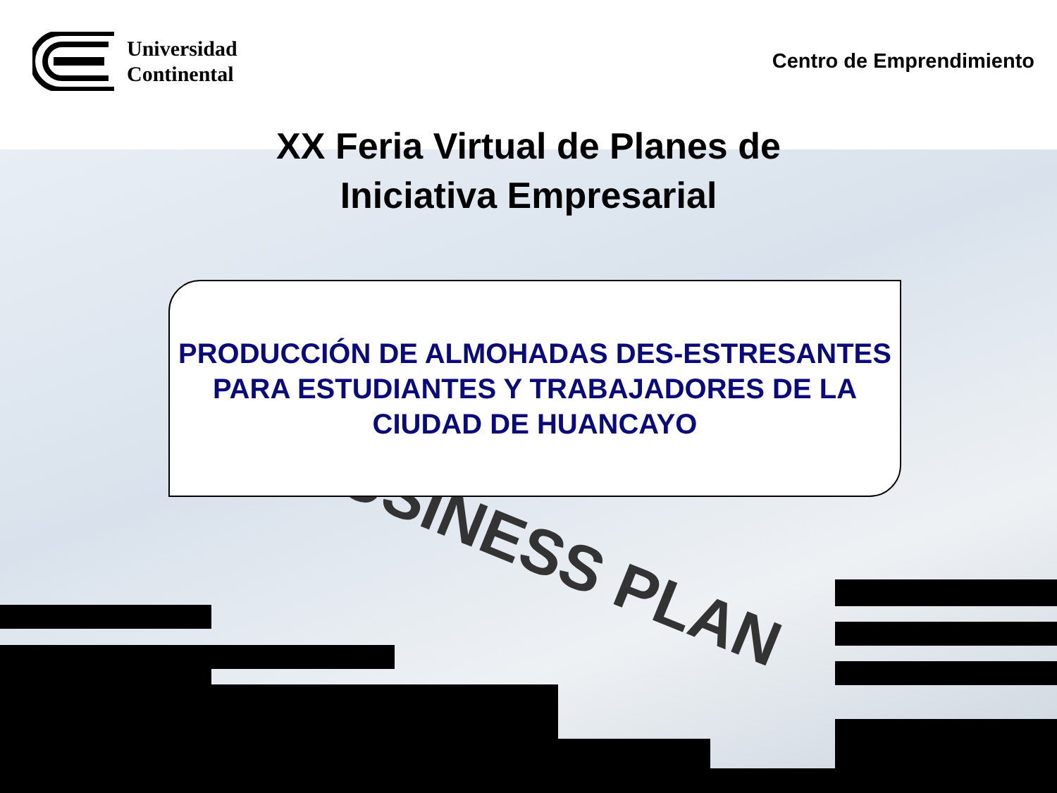BUSINESS PLAN
Universidad
Continental
Centro de Emprendimiento
XX Feria Virtual de Planes de
Iniciativa Empresarial
PRODUCCIÓN DE ALMOHADAS DES-ESTRESANTES
PARA ESTUDIANTES Y TRABAJADORES DE LA
CIUDAD DE HUANCAYO